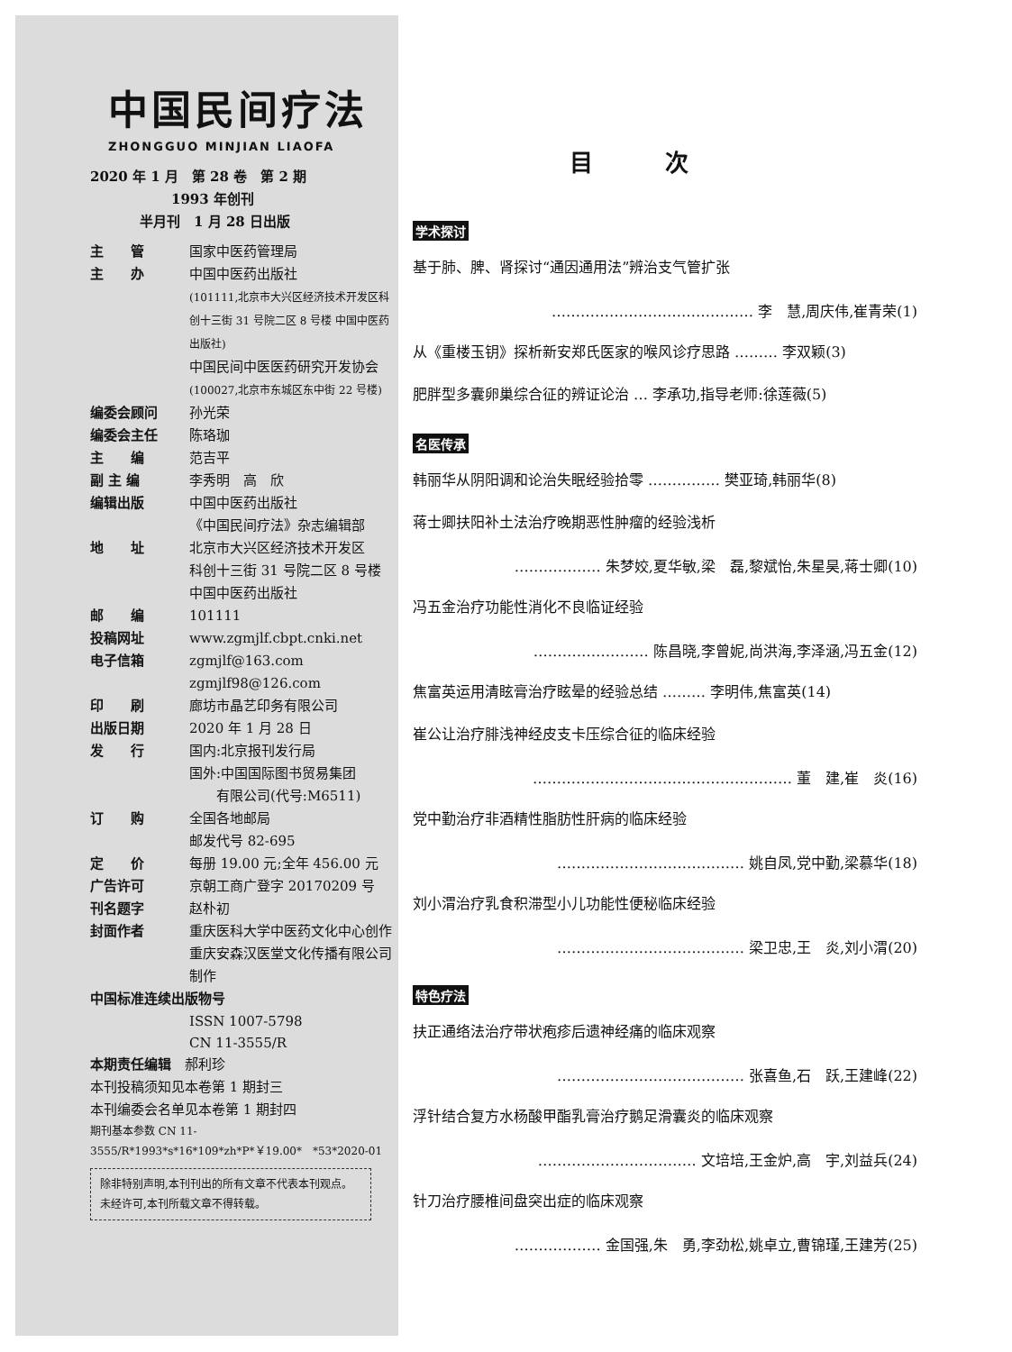中国民间疗法
ZHONGGUO MINJIAN LIAOFA
2020 年 1 月　第 28 卷　第 2 期
1993 年创刊
半月刊　1 月 28 日出版
| 主 管 | 国家中医药管理局 |
| 主 办 | 中国中医药出版社 (101111,北京市大兴区经济技术开发区科创十三街 31 号院二区 8 号楼 中国中医药出版社) 中国民间中医医药研究开发协会 (100027,北京市东城区东中街 22 号楼) |
| 编委会顾问 | 孙光荣 |
| 编委会主任 | 陈珞珈 |
| 主 编 | 范吉平 |
| 副 主 编 | 李秀明 高 欣 |
| 编辑出版 | 中国中医药出版社 《中国民间疗法》杂志编辑部 |
| 地 址 | 北京市大兴区经济技术开发区 科创十三街 31 号院二区 8 号楼 中国中医药出版社 |
| 邮 编 | 101111 |
| 投稿网址 | www.zgmjlf.cbpt.cnki.net |
| 电子信箱 | zgmjlf@163.com zgmjlf98@126.com |
| 印 刷 | 廊坊市晶艺印务有限公司 |
| 出版日期 | 2020 年 1 月 28 日 |
| 发 行 | 国内:北京报刊发行局 国外:中国国际图书贸易集团 有限公司(代号:M6511) |
| 订 购 | 全国各地邮局 邮发代号 82-695 |
| 定 价 | 每册 19.00 元;全年 456.00 元 |
| 广告许可 | 京朝工商广登字 20170209 号 |
| 刊名题字 | 赵朴初 |
| 封面作者 | 重庆医科大学中医药文化中心创作 重庆安森汉医堂文化传播有限公司制作 |
中国标准连续出版物号
ISSN 1007-5798
CN 11-3555/R
本期责任编辑　郝利珍
本刊投稿须知见本卷第 1 期封三
本刊编委会名单见本卷第 1 期封四
期刊基本参数 CN 11-3555/R*1993*s*16*109*zh*P*￥19.00*　*53*2020-01
除非特别声明,本刊刊出的所有文章不代表本刊观点。未经许可,本刊所载文章不得转载。
目次
学术探讨
基于肺、脾、肾探讨“通因通用法”辨治支气管扩张
…………………………………… 李　慧,周庆伟,崔青荣(1)
从《重楼玉钥》探析新安郑氏医家的喉风诊疗思路 ……… 李双颖(3)
肥胖型多囊卵巢综合征的辨证论治 … 李承功,指导老师:徐莲薇(5)
名医传承
韩丽华从阴阳调和论治失眠经验拾零 …………… 樊亚琦,韩丽华(8)
蒋士卿扶阳补土法治疗晚期恶性肿瘤的经验浅析
……………… 朱梦姣,夏华敏,梁　磊,黎斌怡,朱星昊,蒋士卿(10)
冯五金治疗功能性消化不良临证经验
…………………… 陈昌晓,李曾妮,尚洪海,李泽涵,冯五金(12)
焦富英运用清眩膏治疗眩晕的经验总结 ……… 李明伟,焦富英(14)
崔公让治疗腓浅神经皮支卡压综合征的临床经验
……………………………………………… 董　建,崔　炎(16)
党中勤治疗非酒精性脂肪性肝病的临床经验
………………………………… 姚自凤,党中勤,梁慕华(18)
刘小渭治疗乳食积滞型小儿功能性便秘临床经验
………………………………… 梁卫忠,王　炎,刘小渭(20)
特色疗法
扶正通络法治疗带状疱疹后遗神经痛的临床观察
………………………………… 张喜鱼,石　跃,王建峰(22)
浮针结合复方水杨酸甲酯乳膏治疗鹅足滑囊炎的临床观察
…………………………… 文培培,王金炉,高　宇,刘益兵(24)
针刀治疗腰椎间盘突出症的临床观察
……………… 金国强,朱　勇,李劲松,姚卓立,曹锦瑾,王建芳(25)